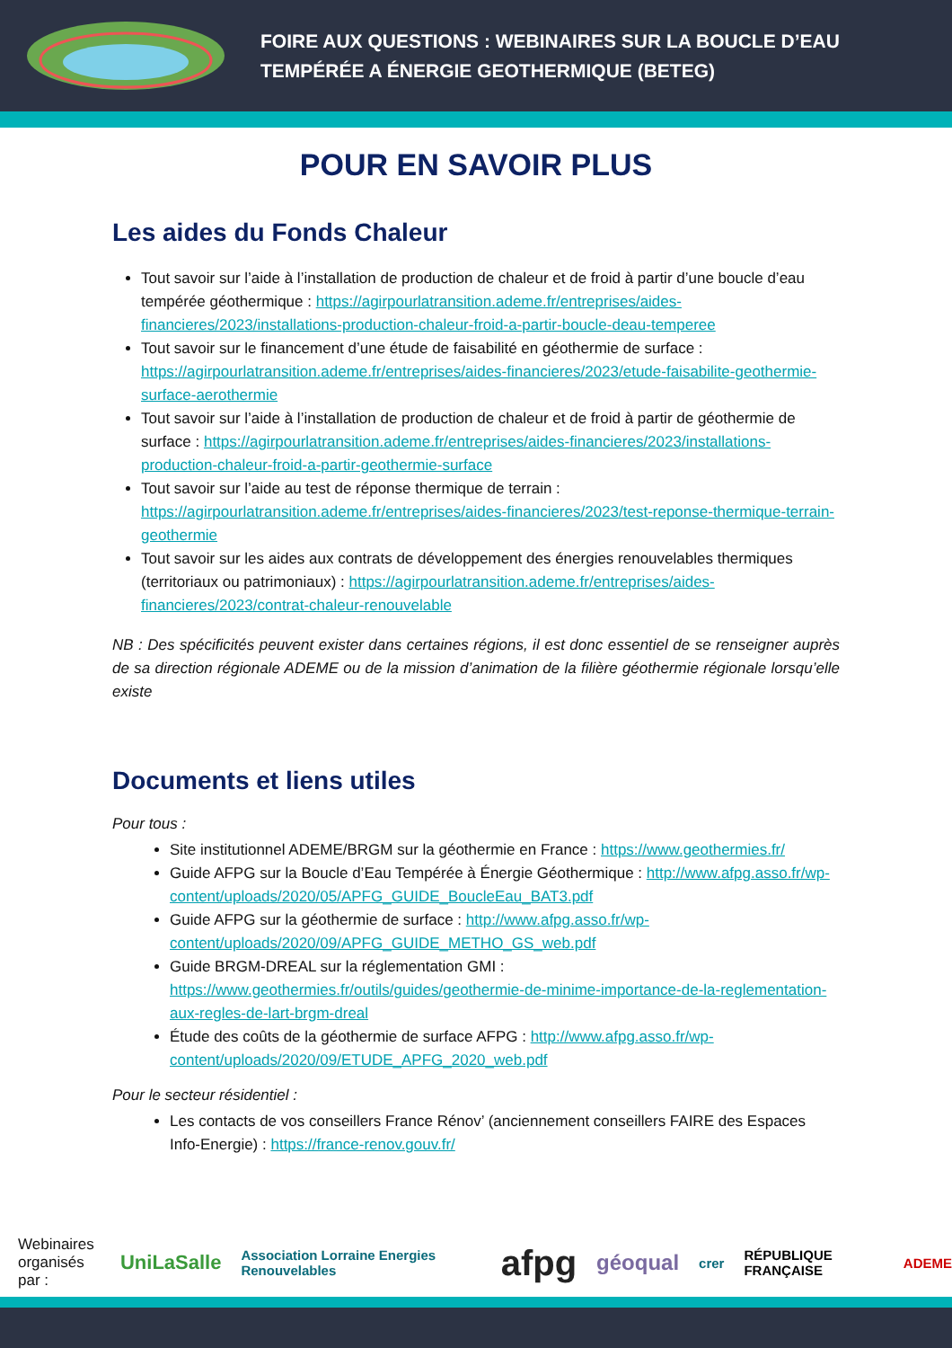FOIRE AUX QUESTIONS : WEBINAIRES SUR LA BOUCLE D’EAU
TEMPÉRÉE A ÉNERGIE GEOTHERMIQUE (BETEG)
POUR EN SAVOIR PLUS
Les aides du Fonds Chaleur
Tout savoir sur l’aide à l’installation de production de chaleur et de froid à partir d’une boucle d’eau tempérée géothermique : https://agirpourlatransition.ademe.fr/entreprises/aides-financieres/2023/installations-production-chaleur-froid-a-partir-boucle-deau-temperee
Tout savoir sur le financement d’une étude de faisabilité en géothermie de surface : https://agirpourlatransition.ademe.fr/entreprises/aides-financieres/2023/etude-faisabilite-geothermie-surface-aerothermie
Tout savoir sur l’aide à l’installation de production de chaleur et de froid à partir de géothermie de surface : https://agirpourlatransition.ademe.fr/entreprises/aides-financieres/2023/installations-production-chaleur-froid-a-partir-geothermie-surface
Tout savoir sur l’aide au test de réponse thermique de terrain : https://agirpourlatransition.ademe.fr/entreprises/aides-financieres/2023/test-reponse-thermique-terrain-geothermie
Tout savoir sur les aides aux contrats de développement des énergies renouvelables thermiques (territoriaux ou patrimoniaux) : https://agirpourlatransition.ademe.fr/entreprises/aides-financieres/2023/contrat-chaleur-renouvelable
NB : Des spécificités peuvent exister dans certaines régions, il est donc essentiel de se renseigner auprès de sa direction régionale ADEME ou de la mission d’animation de la filière géothermie régionale lorsqu’elle existe
Documents et liens utiles
Pour tous :
Site institutionnel ADEME/BRGM sur la géothermie en France : https://www.geothermies.fr/
Guide AFPG sur la Boucle d’Eau Tempérée à Énergie Géothermique : http://www.afpg.asso.fr/wp-content/uploads/2020/05/APFG_GUIDE_BoucleEau_BAT3.pdf
Guide AFPG sur la géothermie de surface : http://www.afpg.asso.fr/wp-content/uploads/2020/09/APFG_GUIDE_METHO_GS_web.pdf
Guide BRGM-DREAL sur la réglementation GMI : https://www.geothermies.fr/outils/guides/geothermie-de-minime-importance-de-la-reglementation-aux-regles-de-lart-brgm-dreal
Étude des coûts de la géothermie de surface AFPG : http://www.afpg.asso.fr/wp-content/uploads/2020/09/ETUDE_APFG_2020_web.pdf
Pour le secteur résidentiel :
Les contacts de vos conseillers France Rénov’ (anciennement conseillers FAIRE des Espaces Info-Energie) : https://france-renov.gouv.fr/
Webinaires
organisés par : UniLaSalle Association Lorraine Energies Renouvelables afpg géoqual crer RÉPUBLIQUE FRANÇAISE ADEME